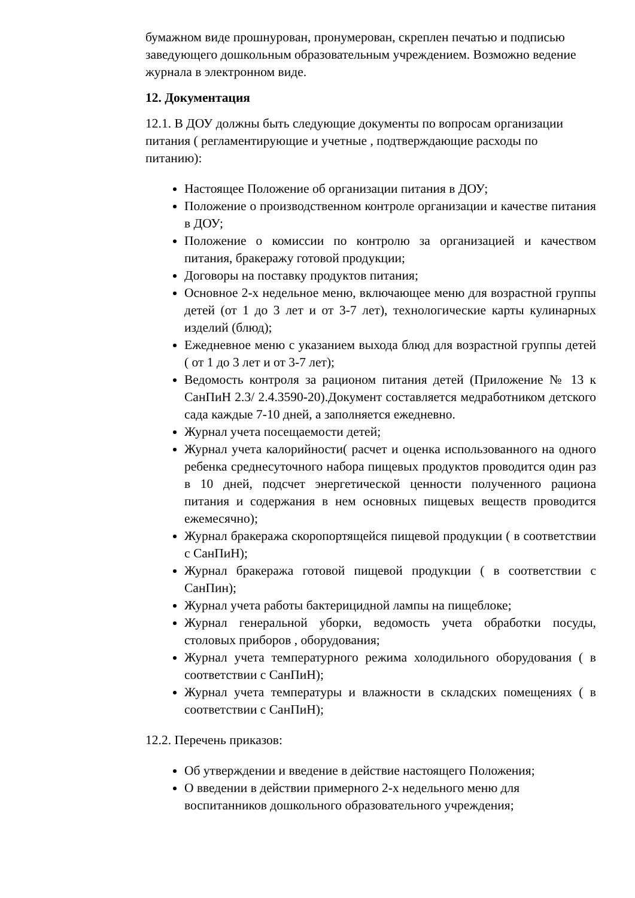бумажном виде прошнурован, пронумерован, скреплен печатью и подписью заведующего дошкольным образовательным учреждением. Возможно ведение журнала в электронном виде.
12. Документация
12.1. В ДОУ должны быть следующие документы по вопросам организации питания ( регламентирующие и учетные , подтверждающие расходы по питанию):
Настоящее Положение об организации питания в ДОУ;
Положение о производственном контроле организации и качестве питания в ДОУ;
Положение о комиссии по контролю за организацией и качеством питания, бракеражу готовой продукции;
Договоры на поставку продуктов питания;
Основное 2-х недельное меню, включающее меню для возрастной группы детей (от 1 до 3 лет и от 3-7 лет), технологические карты кулинарных изделий (блюд);
Ежедневное меню с указанием выхода блюд для возрастной группы детей ( от 1 до 3 лет и от 3-7 лет);
Ведомость контроля за рационом питания детей (Приложение № 13 к СанПиН 2.3/ 2.4.3590-20).Документ составляется медработником детского сада каждые 7-10 дней, а заполняется ежедневно.
Журнал учета посещаемости детей;
Журнал учета калорийности( расчет и оценка использованного на одного ребенка среднесуточного набора пищевых продуктов проводится один раз в 10 дней, подсчет энергетической ценности полученного рациона питания и содержания в нем основных пищевых веществ проводится ежемесячно);
Журнал бракеража скоропортящейся пищевой продукции ( в соответствии с СанПиН);
Журнал бракеража готовой пищевой продукции ( в соответствии с СанПин);
Журнал учета работы бактерицидной лампы на пищеблоке;
Журнал генеральной уборки, ведомость учета обработки посуды, столовых приборов , оборудования;
Журнал учета температурного режима холодильного оборудования ( в соответствии с СанПиН);
Журнал учета температуры и влажности в складских помещениях ( в соответствии с СанПиН);
12.2. Перечень приказов:
Об утверждении и введение в действие настоящего Положения;
О введении в действии примерного 2-х недельного меню для воспитанников дошкольного образовательного учреждения;